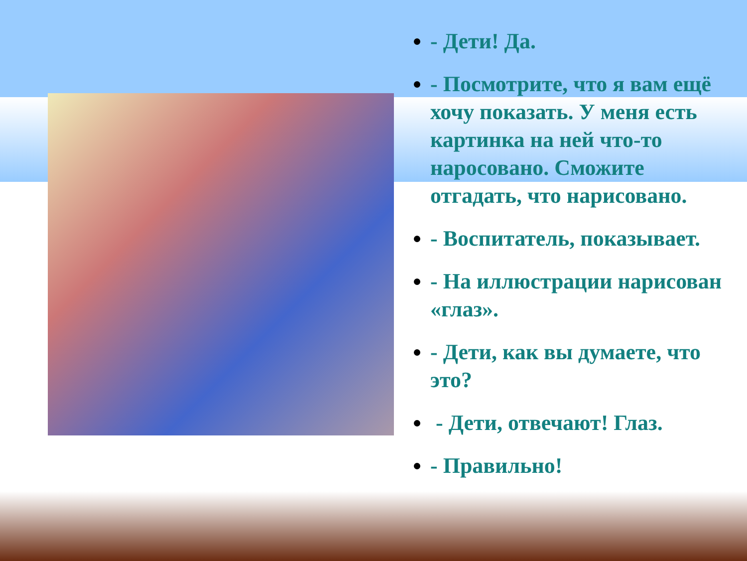- Дети! Да.
- Посмотрите, что я вам ещё хочу показать. У меня есть картинка на ней что-то наросовано. Сможите отгадать, что нарисовано.
- Воспитатель, показывает.
- На иллюстрации нарисован «глаз».
- Дети, как вы думаете, что это?
- Дети, отвечают! Глаз.
- Правильно!